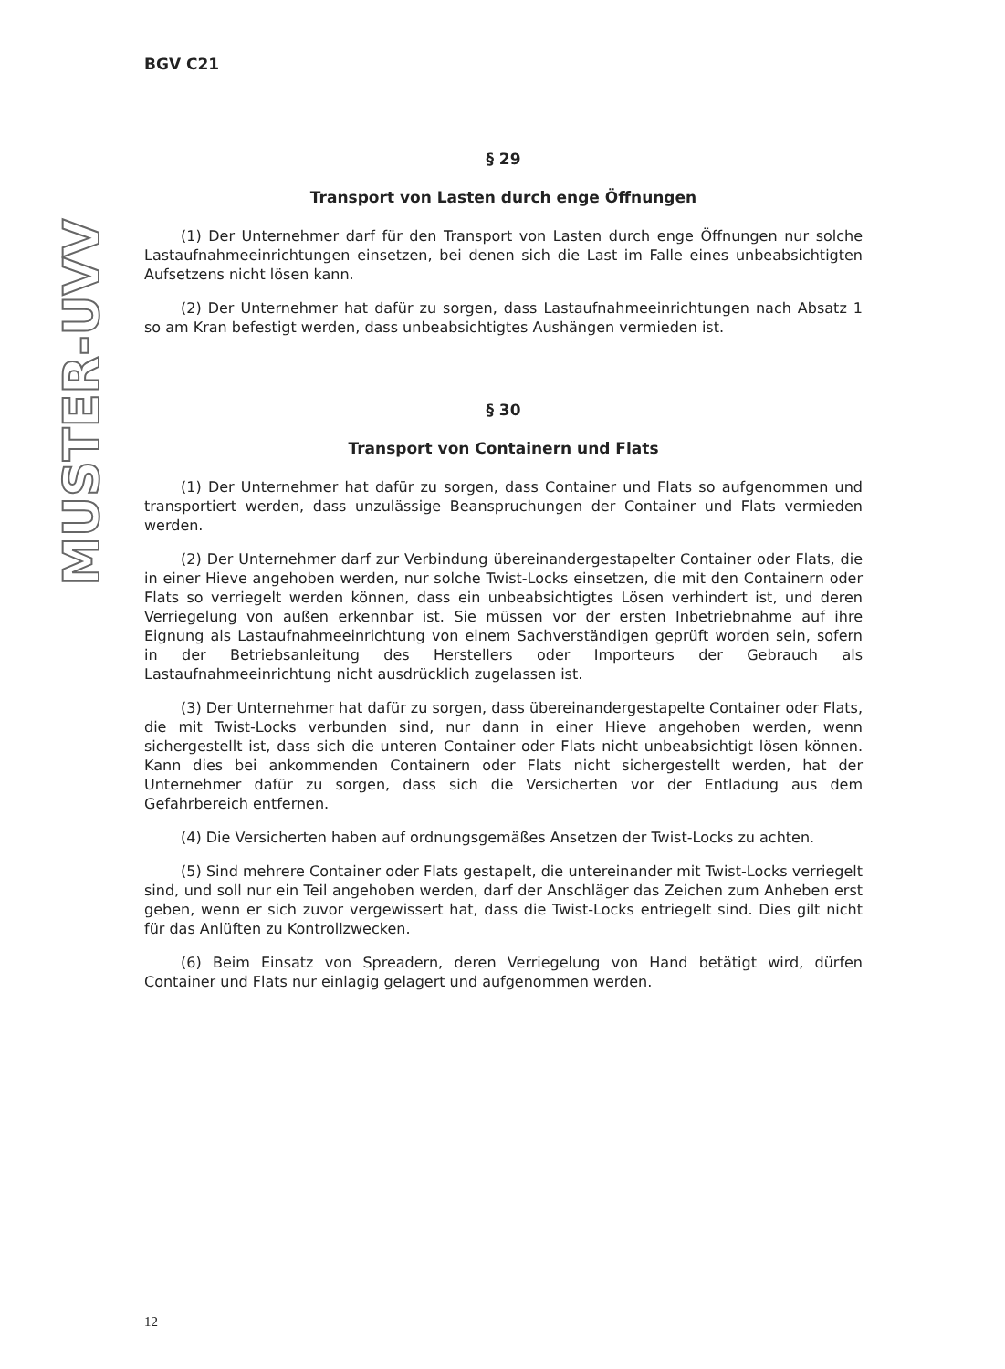MUSTER-UVV
BGV C21
§ 29
Transport von Lasten durch enge Öffnungen
(1) Der Unternehmer darf für den Transport von Lasten durch enge Öffnungen nur solche Lastaufnahmeeinrichtungen einsetzen, bei denen sich die Last im Falle eines unbeabsichtigten Aufsetzens nicht lösen kann.
(2) Der Unternehmer hat dafür zu sorgen, dass Lastaufnahmeeinrichtungen nach Absatz 1 so am Kran befestigt werden, dass unbeabsichtigtes Aushängen vermieden ist.
§ 30
Transport von Containern und Flats
(1) Der Unternehmer hat dafür zu sorgen, dass Container und Flats so aufgenommen und transportiert werden, dass unzulässige Beanspruchungen der Container und Flats vermieden werden.
(2) Der Unternehmer darf zur Verbindung übereinandergestapelter Container oder Flats, die in einer Hieve angehoben werden, nur solche Twist-Locks einsetzen, die mit den Containern oder Flats so verriegelt werden können, dass ein unbeabsichtigtes Lösen verhindert ist, und deren Verriegelung von außen erkennbar ist. Sie müssen vor der ersten Inbetriebnahme auf ihre Eignung als Lastaufnahmeeinrichtung von einem Sachverständigen geprüft worden sein, sofern in der Betriebsanleitung des Herstellers oder Importeurs der Gebrauch als Lastaufnahmeeinrichtung nicht ausdrücklich zugelassen ist.
(3) Der Unternehmer hat dafür zu sorgen, dass übereinandergestapelte Container oder Flats, die mit Twist-Locks verbunden sind, nur dann in einer Hieve angehoben werden, wenn sichergestellt ist, dass sich die unteren Container oder Flats nicht unbeabsichtigt lösen können. Kann dies bei ankommenden Containern oder Flats nicht sichergestellt werden, hat der Unternehmer dafür zu sorgen, dass sich die Versicherten vor der Entladung aus dem Gefahrbereich entfernen.
(4) Die Versicherten haben auf ordnungsgemäßes Ansetzen der Twist-Locks zu achten.
(5) Sind mehrere Container oder Flats gestapelt, die untereinander mit Twist-Locks verriegelt sind, und soll nur ein Teil angehoben werden, darf der Anschläger das Zeichen zum Anheben erst geben, wenn er sich zuvor vergewissert hat, dass die Twist-Locks entriegelt sind. Dies gilt nicht für das Anlüften zu Kontrollzwecken.
(6) Beim Einsatz von Spreadern, deren Verriegelung von Hand betätigt wird, dürfen Container und Flats nur einlagig gelagert und aufgenommen werden.
12